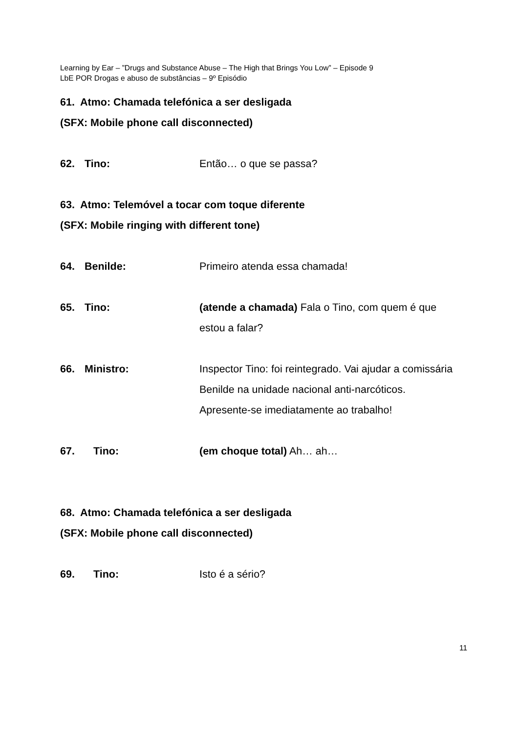Learning by Ear – ”Drugs and Substance Abuse – The High that Brings You Low” – Episode 9
LbE POR Drogas e abuso de substâncias – 9º Episódio
61. Atmo: Chamada telefónica a ser desligada
(SFX: Mobile phone call disconnected)
62. Tino: Então… o que se passa?
63. Atmo: Telemóvel a tocar com toque diferente
(SFX: Mobile ringing with different tone)
64. Benilde: Primeiro atenda essa chamada!
65. Tino: (atende a chamada) Fala o Tino, com quem é que estou a falar?
66. Ministro: Inspector Tino: foi reintegrado. Vai ajudar a comissária Benilde na unidade nacional anti-narcóticos. Apresente-se imediatamente ao trabalho!
67. Tino: (em choque total) Ah… ah…
68. Atmo: Chamada telefónica a ser desligada
(SFX: Mobile phone call disconnected)
69. Tino: Isto é a sério?
11